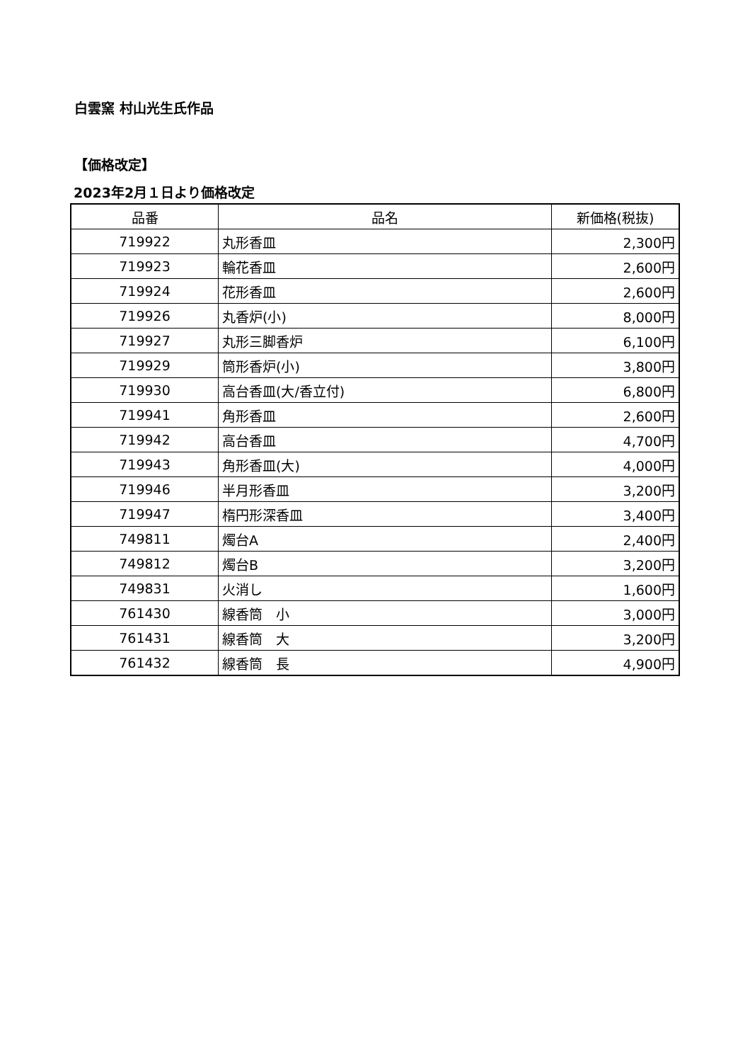白雲窯 村山光生氏作品
【価格改定】
2023年2月１日より価格改定
| 品番 | 品名 | 新価格(税抜) |
| --- | --- | --- |
| 719922 | 丸形香皿 | 2,300円 |
| 719923 | 輪花香皿 | 2,600円 |
| 719924 | 花形香皿 | 2,600円 |
| 719926 | 丸香炉(小) | 8,000円 |
| 719927 | 丸形三脚香炉 | 6,100円 |
| 719929 | 筒形香炉(小) | 3,800円 |
| 719930 | 高台香皿(大/香立付) | 6,800円 |
| 719941 | 角形香皿 | 2,600円 |
| 719942 | 高台香皿 | 4,700円 |
| 719943 | 角形香皿(大) | 4,000円 |
| 719946 | 半月形香皿 | 3,200円 |
| 719947 | 楕円形深香皿 | 3,400円 |
| 749811 | 燭台A | 2,400円 |
| 749812 | 燭台B | 3,200円 |
| 749831 | 火消し | 1,600円 |
| 761430 | 線香筒 小 | 3,000円 |
| 761431 | 線香筒 大 | 3,200円 |
| 761432 | 線香筒 長 | 4,900円 |